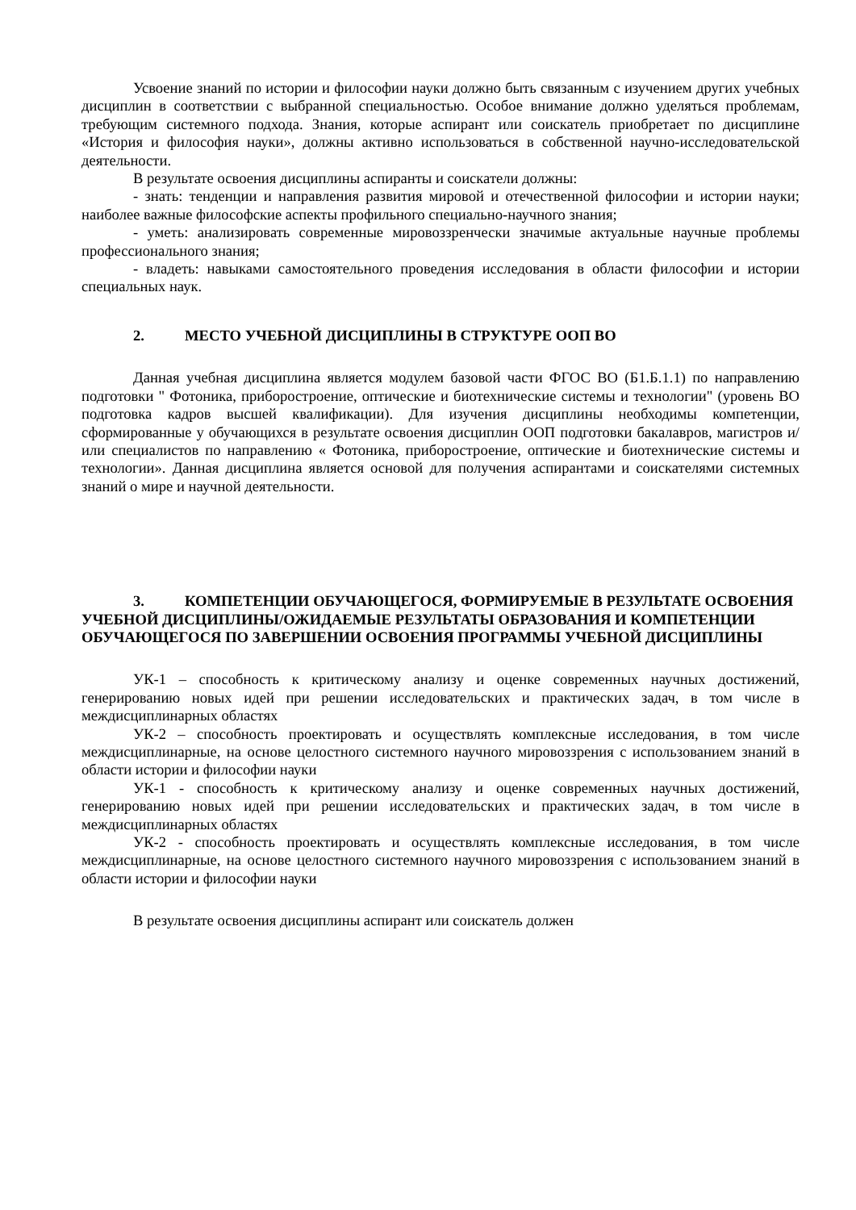Усвоение знаний по истории и философии науки должно быть связанным с изучением других учебных дисциплин в соответствии с выбранной специальностью. Особое внимание должно уделяться проблемам, требующим системного подхода. Знания, которые аспирант или соискатель приобретает по дисциплине «История и философия науки», должны активно использоваться в собственной научно-исследовательской деятельности.
В результате освоения дисциплины аспиранты и соискатели должны:
- знать: тенденции и направления развития мировой и отечественной философии и истории науки; наиболее важные философские аспекты профильного специально-научного знания;
- уметь: анализировать современные мировоззренчески значимые актуальные научные проблемы профессионального знания;
- владеть: навыками самостоятельного проведения исследования в области философии и истории специальных наук.
2. МЕСТО УЧЕБНОЙ ДИСЦИПЛИНЫ В СТРУКТУРЕ ООП ВО
Данная учебная дисциплина является модулем базовой части ФГОС ВО (Б1.Б.1.1) по направлению подготовки " Фотоника, приборостроение, оптические и биотехнические системы и технологии" (уровень ВО подготовка кадров высшей квалификации). Для изучения дисциплины необходимы компетенции, сформированные у обучающихся в результате освоения дисциплин ООП подготовки бакалавров, магистров и/или специалистов по направлению « Фотоника, приборостроение, оптические и биотехнические системы и технологии». Данная дисциплина является основой для получения аспирантами и соискателями системных знаний о мире и научной деятельности.
3. КОМПЕТЕНЦИИ ОБУЧАЮЩЕГОСЯ, ФОРМИРУЕМЫЕ В РЕЗУЛЬТАТЕ ОСВОЕНИЯ УЧЕБНОЙ ДИСЦИПЛИНЫ/ОЖИДАЕМЫЕ РЕЗУЛЬТАТЫ ОБРАЗОВАНИЯ И КОМПЕТЕНЦИИ ОБУЧАЮЩЕГОСЯ ПО ЗАВЕРШЕНИИ ОСВОЕНИЯ ПРОГРАММЫ УЧЕБНОЙ ДИСЦИПЛИНЫ
УК-1 – способность к критическому анализу и оценке современных научных достижений, генерированию новых идей при решении исследовательских и практических задач, в том числе в междисциплинарных областях
УК-2 – способность проектировать и осуществлять комплексные исследования, в том числе междисциплинарные, на основе целостного системного научного мировоззрения с использованием знаний в области истории и философии науки
УК-1 - способность к критическому анализу и оценке современных научных достижений, генерированию новых идей при решении исследовательских и практических задач, в том числе в междисциплинарных областях
УК-2 - способность проектировать и осуществлять комплексные исследования, в том числе междисциплинарные, на основе целостного системного научного мировоззрения с использованием знаний в области истории и философии науки
В результате освоения дисциплины аспирант или соискатель должен